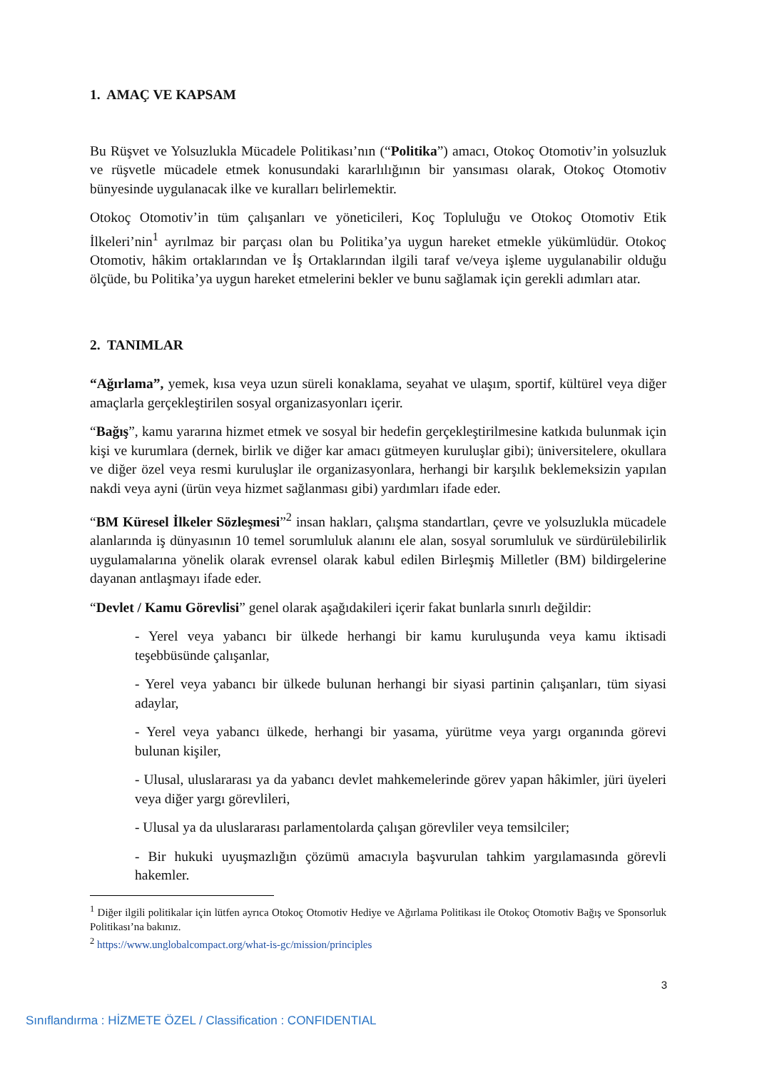1. AMAÇ VE KAPSAM
Bu Rüşvet ve Yolsuzlukla Mücadele Politikası’nın (“Politika”) amacı, Otokoç Otomotiv’in yolsuzluk ve rüşvetle mücadele etmek konusundaki kararlılığının bir yansıması olarak, Otokoç Otomotiv bünyesinde uygulanacak ilke ve kuralları belirlemektir.
Otokoç Otomotiv’in tüm çalışanları ve yöneticileri, Koç Topluluğu ve Otokoç Otomotiv Etik İlkeleri’nin<sup>1</sup> ayrılmaz bir parçası olan bu Politika’ya uygun hareket etmekle yükümlüdür. Otokoç Otomotiv, hâkim ortaklarından ve İş Ortaklarından ilgili taraf ve/veya işleme uygulanabilir olduğu ölçüde, bu Politika’ya uygun hareket etmelerini bekler ve bunu sağlamak için gerekli adımları atar.
2. TANIMLAR
“Ağırlama”, yemek, kısa veya uzun süreli konaklama, seyahat ve ulaşım, sportif, kültürel veya diğer amaçlarla gerçekleştirilen sosyal organizasyonları içerir.
“Bağış”, kamu yararına hizmet etmek ve sosyal bir hedefin gerçekleştirilmesine katkıda bulunmak için kişi ve kurumlara (dernek, birlik ve diğer kar amacı gütmeyen kuruluşlar gibi); üniversitelere, okullara ve diğer özel veya resmi kuruluşlar ile organizasyonlara, herhangi bir karşılık beklemeksizin yapılan nakdi veya ayni (ürün veya hizmet sağlanması gibi) yardımları ifade eder.
“BM Küresel İlkeler Sözleşmesi”<sup>2</sup> insan hakları, çalışma standartları, çevre ve yolsuzlukla mücadele alanlarında iş dünyasının 10 temel sorumluluk alanını ele alan, sosyal sorumluluk ve sürdürülebilirlik uygulamalarına yönelik olarak evrensel olarak kabul edilen Birleşmiş Milletler (BM) bildirgelerine dayanan antlaşmayı ifade eder.
“Devlet / Kamu Görevlisi” genel olarak aşağıdakileri içerir fakat bunlarla sınırlı değildir:
- Yerel veya yabancı bir ülkede herhangi bir kamu kuruluşunda veya kamu iktisadi teşebbüsünde çalışanlar,
- Yerel veya yabancı bir ülkede bulunan herhangi bir siyasi partinin çalışanları, tüm siyasi adaylar,
- Yerel veya yabancı ülkede, herhangi bir yasama, yürütme veya yargı organında görevi bulunan kişiler,
- Ulusal, uluslararası ya da yabancı devlet mahkemelerinde görev yapan hâkimler, jüri üyeleri veya diğer yargı görevlileri,
- Ulusal ya da uluslararası parlamentolarda çalışan görevliler veya temsilciler;
- Bir hukuki uyuşmazlığın çözümü amacıyla başvurulan tahkim yargılamasında görevli hakemler.
<sup>1</sup> Diğer ilgili politikalar için lütfen ayrıca Otokoç Otomotiv Hediye ve Ağırlama Politikası ile Otokoç Otomotiv Bağış ve Sponsorluk Politikası’na bakınız.
<sup>2</sup> https://www.unglobalcompact.org/what-is-gc/mission/principles
3
Sınıflandırma : HİZMETE ÖZEL / Classification : CONFIDENTIAL